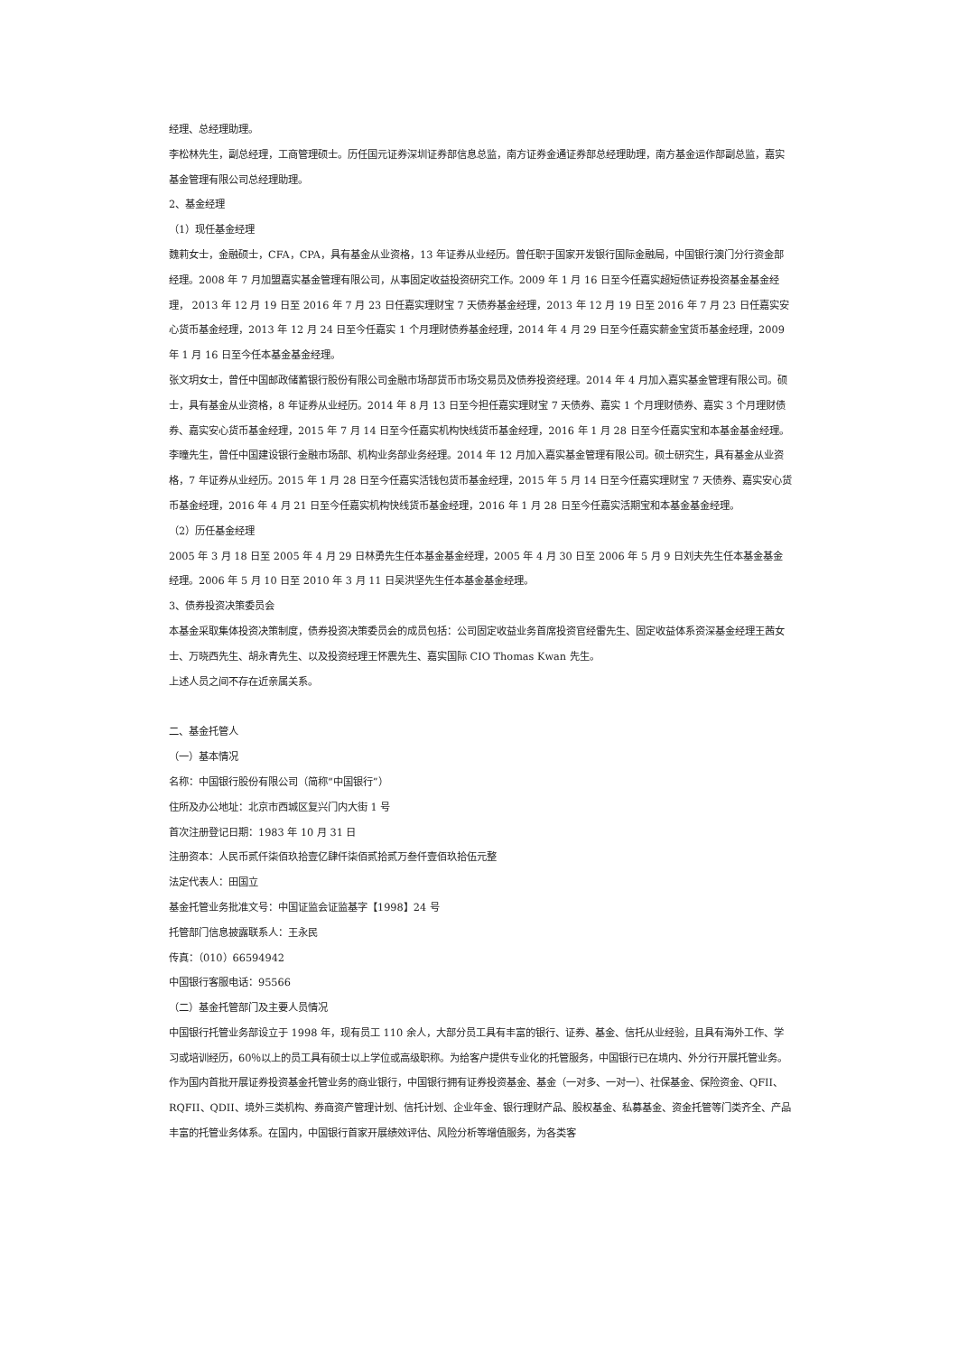经理、总经理助理。
李松林先生，副总经理，工商管理硕士。历任国元证券深圳证券部信息总监，南方证券金通证券部总经理助理，南方基金运作部副总监，嘉实基金管理有限公司总经理助理。
2、基金经理
（1）现任基金经理
魏莉女士，金融硕士，CFA，CPA，具有基金从业资格，13 年证券从业经历。曾任职于国家开发银行国际金融局，中国银行澳门分行资金部经理。2008 年 7 月加盟嘉实基金管理有限公司，从事固定收益投资研究工作。2009 年 1 月 16 日至今任嘉实超短债证券投资基金基金经理， 2013 年 12 月 19 日至 2016 年 7 月 23 日任嘉实理财宝 7 天债券基金经理，2013 年 12 月 19 日至 2016 年 7 月 23 日任嘉实安心货币基金经理，2013 年 12 月 24 日至今任嘉实 1 个月理财债券基金经理，2014 年 4 月 29 日至今任嘉实薪金宝货币基金经理，2009 年 1 月 16 日至今任本基金基金经理。
张文玥女士，曾任中国邮政储蓄银行股份有限公司金融市场部货币市场交易员及债券投资经理。2014 年 4 月加入嘉实基金管理有限公司。硕士，具有基金从业资格，8 年证券从业经历。2014 年 8 月 13 日至今担任嘉实理财宝 7 天债券、嘉实 1 个月理财债券、嘉实 3 个月理财债券、嘉实安心货币基金经理，2015 年 7 月 14 日至今任嘉实机构快线货币基金经理，2016 年 1 月 28 日至今任嘉实宝和本基金基金经理。
李曈先生，曾任中国建设银行金融市场部、机构业务部业务经理。2014 年 12 月加入嘉实基金管理有限公司。硕士研究生，具有基金从业资格，7 年证券从业经历。2015 年 1 月 28 日至今任嘉实活钱包货币基金经理，2015 年 5 月 14 日至今任嘉实理财宝 7 天债券、嘉实安心货币基金经理，2016 年 4 月 21 日至今任嘉实机构快线货币基金经理，2016 年 1 月 28 日至今任嘉实活期宝和本基金基金经理。
（2）历任基金经理
2005 年 3 月 18 日至 2005 年 4 月 29 日林勇先生任本基金基金经理，2005 年 4 月 30 日至 2006 年 5 月 9 日刘夫先生任本基金基金经理。2006 年 5 月 10 日至 2010 年 3 月 11 日吴洪坚先生任本基金基金经理。
3、债券投资决策委员会
本基金采取集体投资决策制度，债券投资决策委员会的成员包括：公司固定收益业务首席投资官经雷先生、固定收益体系资深基金经理王茜女士、万晓西先生、胡永青先生、以及投资经理王怀震先生、嘉实国际 CIO Thomas Kwan 先生。
上述人员之间不存在近亲属关系。
二、基金托管人
（一）基本情况
名称：中国银行股份有限公司（简称“中国银行”）
住所及办公地址：北京市西城区复兴门内大街 1 号
首次注册登记日期：1983 年 10 月 31 日
注册资本：人民币贰仟柒佰玖拾壹亿肆仟柒佰贰拾贰万叁仟壹佰玖拾伍元整
法定代表人：田国立
基金托管业务批准文号：中国证监会证监基字【1998】24 号
托管部门信息披露联系人：王永民
传真：（010）66594942
中国银行客服电话：95566
（二）基金托管部门及主要人员情况
中国银行托管业务部设立于 1998 年，现有员工 110 余人，大部分员工具有丰富的银行、证券、基金、信托从业经验，且具有海外工作、学习或培训经历，60％以上的员工具有硕士以上学位或高级职称。为给客户提供专业化的托管服务，中国银行已在境内、外分行开展托管业务。
作为国内首批开展证券投资基金托管业务的商业银行，中国银行拥有证券投资基金、基金（一对多、一对一）、社保基金、保险资金、QFII、RQFII、QDII、境外三类机构、券商资产管理计划、信托计划、企业年金、银行理财产品、股权基金、私募基金、资金托管等门类齐全、产品丰富的托管业务体系。在国内，中国银行首家开展绩效评估、风险分析等增值服务，为各类客